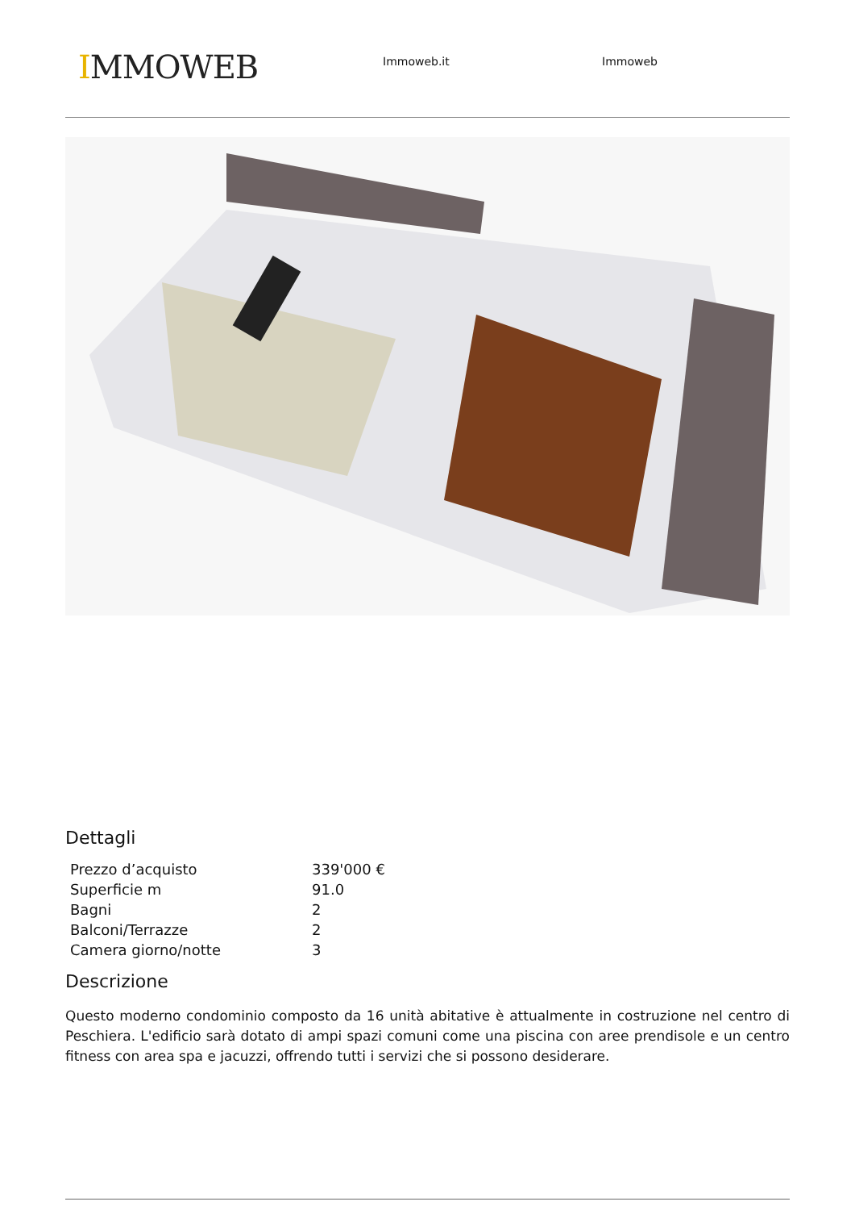IMMOWEB
Immoweb.it Immoweb
Dettagli
| Prezzo d’acquisto | 339'000 € |
| Superficie m | 91.0 |
| Bagni | 2 |
| Balconi/Terrazze | 2 |
| Camera giorno/notte | 3 |
Descrizione
Questo moderno condominio composto da 16 unità abitative è attualmente in costruzione nel centro di Peschiera. L'edificio sarà dotato di ampi spazi comuni come una piscina con aree prendisole e un centro fitness con area spa e jacuzzi, offrendo tutti i servizi che si possono desiderare.